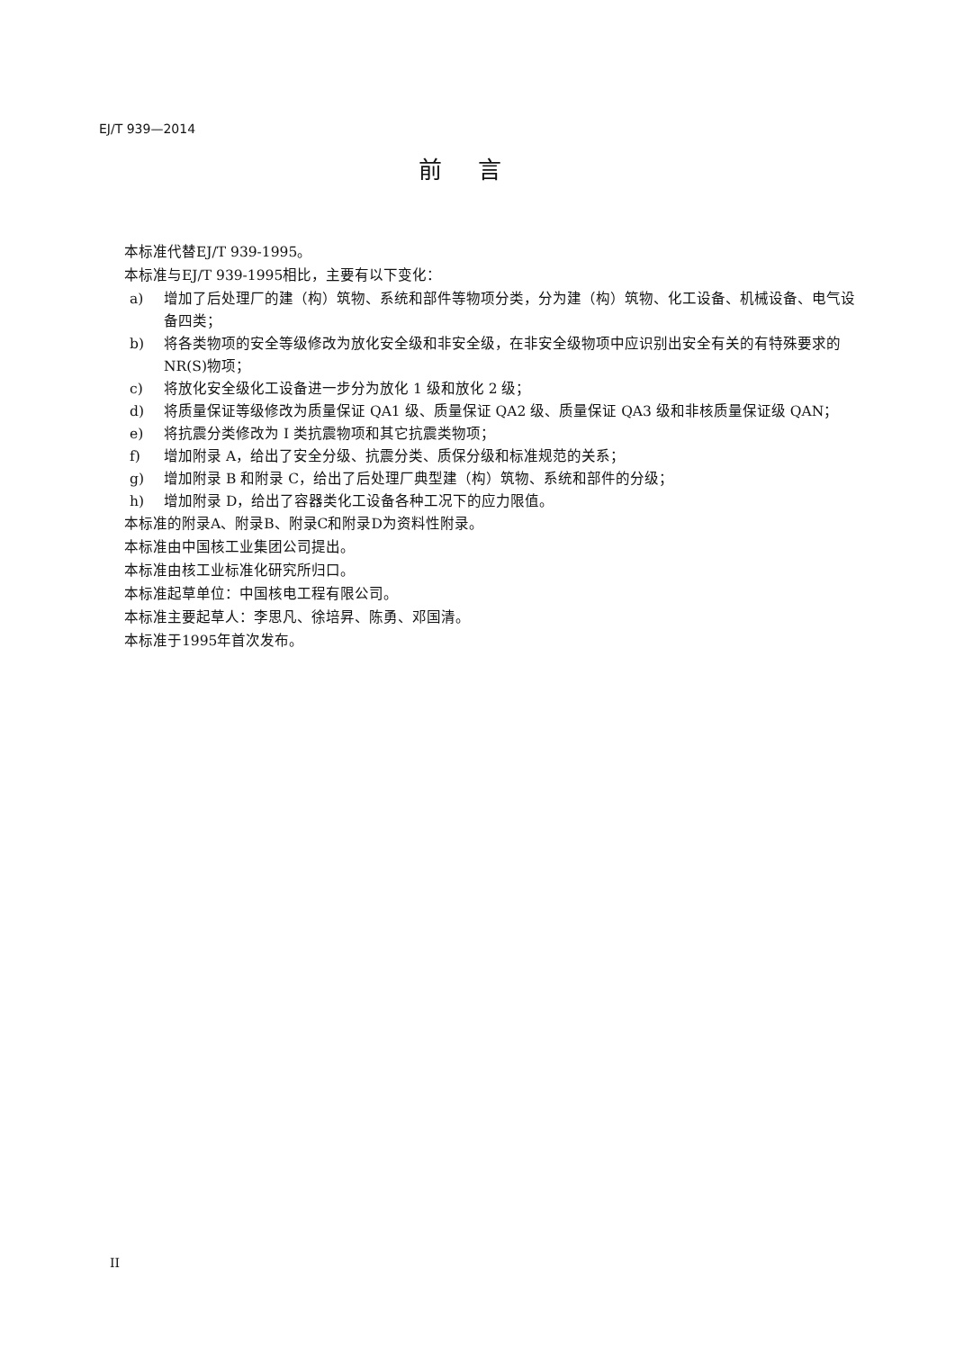EJ/T 939—2014
前言
本标准代替EJ/T 939-1995。
本标准与EJ/T 939-1995相比，主要有以下变化：
a) 增加了后处理厂的建（构）筑物、系统和部件等物项分类，分为建（构）筑物、化工设备、机械设备、电气设备四类；
b) 将各类物项的安全等级修改为放化安全级和非安全级，在非安全级物项中应识别出安全有关的有特殊要求的 NR(S)物项；
c) 将放化安全级化工设备进一步分为放化 1 级和放化 2 级；
d) 将质量保证等级修改为质量保证 QA1 级、质量保证 QA2 级、质量保证 QA3 级和非核质量保证级 QAN；
e) 将抗震分类修改为 I 类抗震物项和其它抗震类物项；
f) 增加附录 A，给出了安全分级、抗震分类、质保分级和标准规范的关系；
g) 增加附录 B 和附录 C，给出了后处理厂典型建（构）筑物、系统和部件的分级；
h) 增加附录 D，给出了容器类化工设备各种工况下的应力限值。
本标准的附录A、附录B、附录C和附录D为资料性附录。
本标准由中国核工业集团公司提出。
本标准由核工业标准化研究所归口。
本标准起草单位：中国核电工程有限公司。
本标准主要起草人：李思凡、徐培昇、陈勇、邓国清。
本标准于1995年首次发布。
II